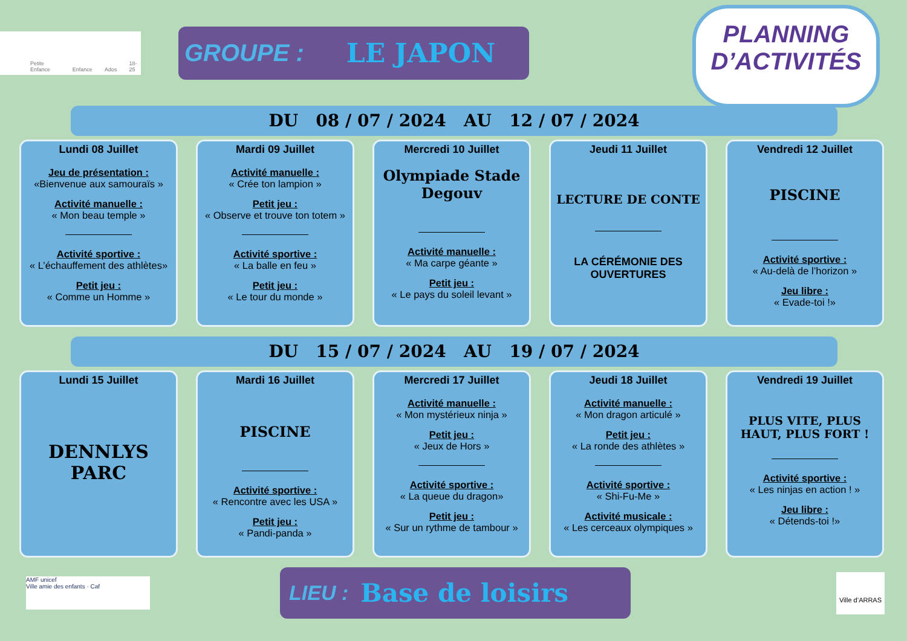Petite Enfance Enfance Ados 18-25
GROUPE : LE JAPON
PLANNING D’ACTIVITÉS
DU 08 / 07 / 2024 AU 12 / 07 / 2024
Lundi 08 Juillet
Jeu de présentation :
«Bienvenue aux samouraïs »
Activité manuelle :
« Mon beau temple »
Activité sportive :
« L’échauffement des athlètes»
Petit jeu :
« Comme un Homme »
Mardi 09 Juillet
Activité manuelle :
« Crée ton lampion »
Petit jeu :
« Observe et trouve ton totem »
Activité sportive :
« La balle en feu »
Petit jeu :
« Le tour du monde »
Mercredi 10 Juillet
Olympiade Stade Degouv
Activité manuelle :
« Ma carpe géante »
Petit jeu :
« Le pays du soleil levant »
Jeudi 11 Juillet
LECTURE DE CONTE
LA CÉRÉMONIE DES OUVERTURES
Vendredi 12 Juillet
PISCINE
Activité sportive :
« Au-delà de l’horizon »
Jeu libre :
« Evade-toi !»
DU 15 / 07 / 2024 AU 19 / 07 / 2024
Lundi 15 Juillet
DENNLYS PARC
Mardi 16 Juillet
PISCINE
Activité sportive :
« Rencontre avec les USA »
Petit jeu :
« Pandi-panda »
Mercredi 17 Juillet
Activité manuelle :
« Mon mystérieux ninja »
Petit jeu :
« Jeux de Hors »
Activité sportive :
« La queue du dragon»
Petit jeu :
« Sur un rythme de tambour »
Jeudi 18 Juillet
Activité manuelle :
« Mon dragon articulé »
Petit jeu :
« La ronde des athlètes »
Activité sportive :
« Shi-Fu-Me »
Activité musicale :
« Les cerceaux olympiques »
Vendredi 19 Juillet
PLUS VITE, PLUS HAUT, PLUS FORT !
Activité sportive :
« Les ninjas en action ! »
Jeu libre :
« Détends-toi !»
AMF unicef
Ville amie des enfants · Caf
LIEU : Base de loisirs
Ville d’ARRAS